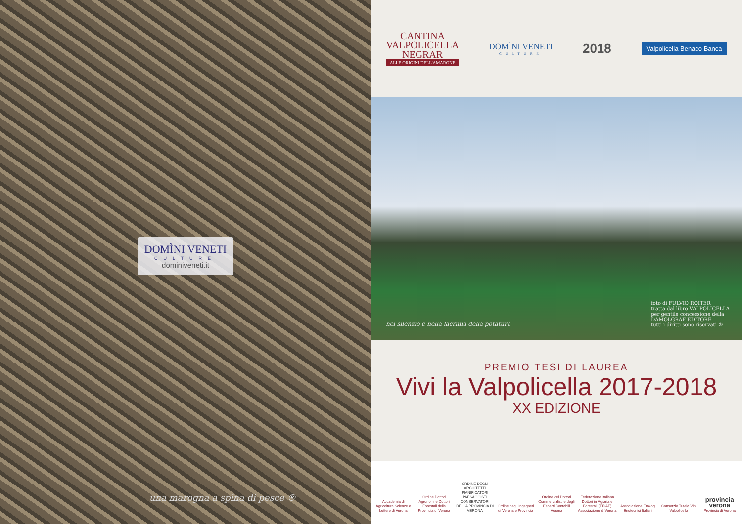DOMÌNI VENETI
CULTURE
dominiveneti.it
una marogna a spina di pesce ®
CANTINA
VALPOLICELLA
NEGRAR
ALLE ORIGINI DELL'AMARONE
DOMÌNI VENETI
CULTURE
2018
Valpolicella Benaco Banca
nel silenzio e nella lacrima della potatura
foto di FULVIO ROITER
tratta dal libro VALPOLICELLA
per gentile concessione della
DAMOLGRAF EDITORE
tutti i diritti sono riservati ®
PREMIO TESI DI LAUREA
Vivi la Valpolicella 2017-2018
XX EDIZIONE
Accademia di Agricoltura Scienze e Lettere di Verona
Ordine Dottori Agronomi e Dottori Forestali della Provincia di Verona
ORDINE DEGLI ARCHITETTI PIANIFICATORI PAESAGGISTI CONSERVATORI DELLA PROVINCIA DI VERONA
Ordine degli Ingegneri di Verona e Provincia
Ordine dei Dottori Commercialisti e degli Esperti Contabili Verona
Federazione Italiana Dottori in Agraria e Forestali (FIDAF) Associazione di Verona
Associazione Enologi Enotecnici Italiani
Consorzio Tutela Vini Valpolicella
provincia verona
Provincia di Verona